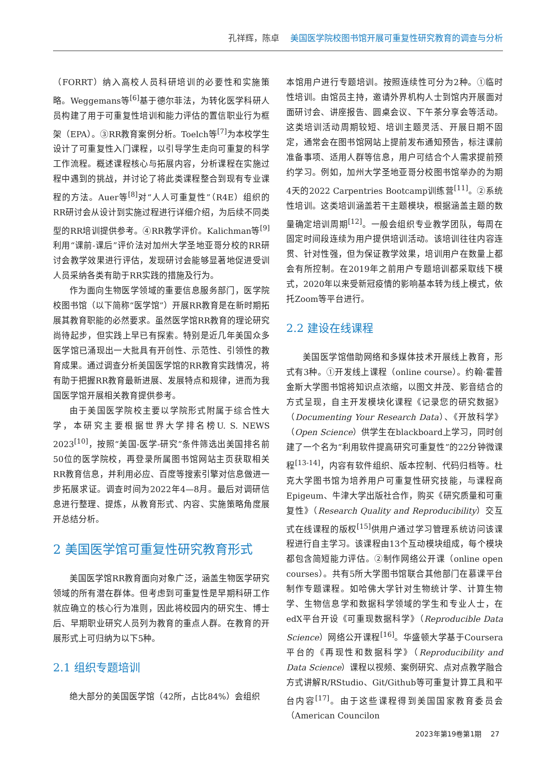孔祥辉，陈卓 美国医学院校图书馆开展可重复性研究教育的调查与分析
（FORRT）纳入高校人员科研培训的必要性和实施策略。Weggemans等<sup>[6]</sup>基于德尔菲法，为转化医学科研人员构建了用于可重复性培训和能力评估的置信职业行为框架（EPA）。③RR教育案例分析。Toelch等<sup>[7]</sup>为本校学生设计了可重复性入门课程，以引导学生走向可重复的科学工作流程。概述课程核心与拓展内容，分析课程在实施过程中遇到的挑战，并讨论了将此类课程整合到现有专业课程的方法。Auer等<sup>[8]</sup>对“人人可重复性”（R4E）组织的RR研讨会从设计到实施过程进行详细介绍，为后续不同类型的RR培训提供参考。④RR教学评价。Kalichman等<sup>[9]</sup>利用“课前-课后”评价法对加州大学圣地亚哥分校的RR研讨会教学效果进行评估，发现研讨会能够显著地促进受训人员采纳各类有助于RR实践的措施及行为。
作为面向生物医学领域的重要信息服务部门，医学院校图书馆（以下简称“医学馆”）开展RR教育是在新时期拓展其教育职能的必然要求。虽然医学馆RR教育的理论研究尚待起步，但实践上早已有探索。特别是近几年美国众多医学馆已涌现出一大批具有开创性、示范性、引领性的教育成果。通过调查分析美国医学馆的RR教育实践情况，将有助于把握RR教育最新进展、发展特点和规律，进而为我国医学馆开展相关教育提供参考。
由于美国医学院校主要以学院形式附属于综合性大学，本研究主要根据世界大学排名榜U. S. NEWS 2023<sup>[10]</sup>，按照“美国-医学-研究”条件筛选出美国排名前50位的医学院校，再登录所属图书馆网站主页获取相关RR教育信息，并利用必应、百度等搜索引擎对信息做进一步拓展求证。调查时间为2022年4—8月。最后对调研信息进行整理、提炼，从教育形式、内容、实施策略角度展开总结分析。
2 美国医学馆可重复性研究教育形式
美国医学馆RR教育面向对象广泛，涵盖生物医学研究领域的所有潜在群体。但考虑到可重复性是早期科研工作就应确立的核心行为准则，因此将校园内的研究生、博士后、早期职业研究人员列为教育的重点人群。在教育的开展形式上可归纳为以下5种。
2.1 组织专题培训
绝大部分的美国医学馆（42所，占比84%）会组织
本馆用户进行专题培训。按照连续性可分为2种。①临时性培训。由馆员主持，邀请外界机构人士到馆内开展面对面研讨会、讲座报告、圆桌会议、下午茶分享会等活动。这类培训活动周期较短、培训主题灵活、开展日期不固定，通常会在图书馆网站上提前发布通知预告，标注课前准备事项、适用人群等信息，用户可结合个人需求提前预约学习。例如，加州大学圣地亚哥分校图书馆举办的为期4天的2022 Carpentries Bootcamp训练营<sup>[11]</sup>。②系统性培训。这类培训涵盖若干主题模块，根据涵盖主题的数量确定培训周期<sup>[12]</sup>。一般会组织专业教学团队，每周在固定时间段连续为用户提供培训活动。该培训往往内容连贯、针对性强，但为保证教学效果，培训用户在数量上都会有所控制。在2019年之前用户专题培训都采取线下模式，2020年以来受新冠疫情的影响基本转为线上模式，依托Zoom等平台进行。
2.2 建设在线课程
美国医学馆借助网络和多媒体技术开展线上教育，形式有3种。①开发线上课程（online course）。约翰·霍普金斯大学图书馆将知识点浓缩，以图文并茂、影音结合的方式呈现，自主开发模块化课程《记录您的研究数据》（Documenting Your Research Data）、《开放科学》（Open Science）供学生在blackboard上学习，同时创建了一个名为“利用软件提高研究可重复性”的22分钟微课程<sup>[13-14]</sup>，内容有软件组织、版本控制、代码归档等。杜克大学图书馆为培养用户可重复性研究技能，与课程商Epigeum、牛津大学出版社合作，购买《研究质量和可重复性》（Research Quality and Reproducibility）交互式在线课程的版权<sup>[15]</sup>供用户通过学习管理系统访问该课程进行自主学习。该课程由13个互动模块组成，每个模块都包含简短能力评估。②制作网络公开课（online open courses）。共有5所大学图书馆联合其他部门在慕课平台制作专题课程。如哈佛大学针对生物统计学、计算生物学、生物信息学和数据科学领域的学生和专业人士，在edX平台开设《可重现数据科学》（Reproducible Data Science）网络公开课程<sup>[16]</sup>。华盛顿大学基于Coursera平台的《再现性和数据科学》（Reproducibility and Data Science）课程以视频、案例研究、点对点教学融合方式讲解R/RStudio、Git/Github等可重复计算工具和平台内容<sup>[17]</sup>。由于这些课程得到美国国家教育委员会（American Councilon
2023年第19卷第1期 27